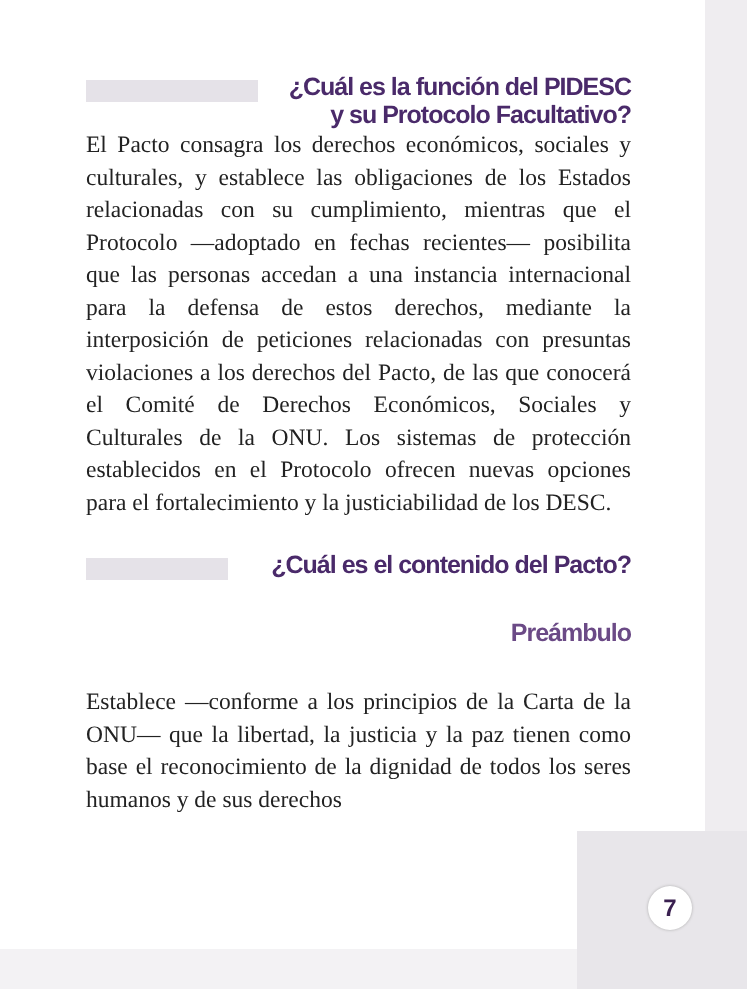¿Cuál es la función del PIDESC
y su Protocolo Facultativo?
El Pacto consagra los derechos económicos, sociales y culturales, y establece las obligaciones de los Estados relacionadas con su cumplimiento, mientras que el Protocolo —adoptado en fechas recientes— posibilita que las personas accedan a una instancia internacional para la defensa de estos derechos, mediante la interposición de peticiones relacionadas con presuntas violaciones a los derechos del Pacto, de las que conocerá el Comité de Derechos Económicos, Sociales y Culturales de la ONU. Los sistemas de protección establecidos en el Protocolo ofrecen nuevas opciones para el fortalecimiento y la justiciabilidad de los DESC.
¿Cuál es el contenido del Pacto?
Preámbulo
Establece —conforme a los principios de la Carta de la ONU— que la libertad, la justicia y la paz tienen como base el reconocimiento de la dignidad de todos los seres humanos y de sus derechos
7